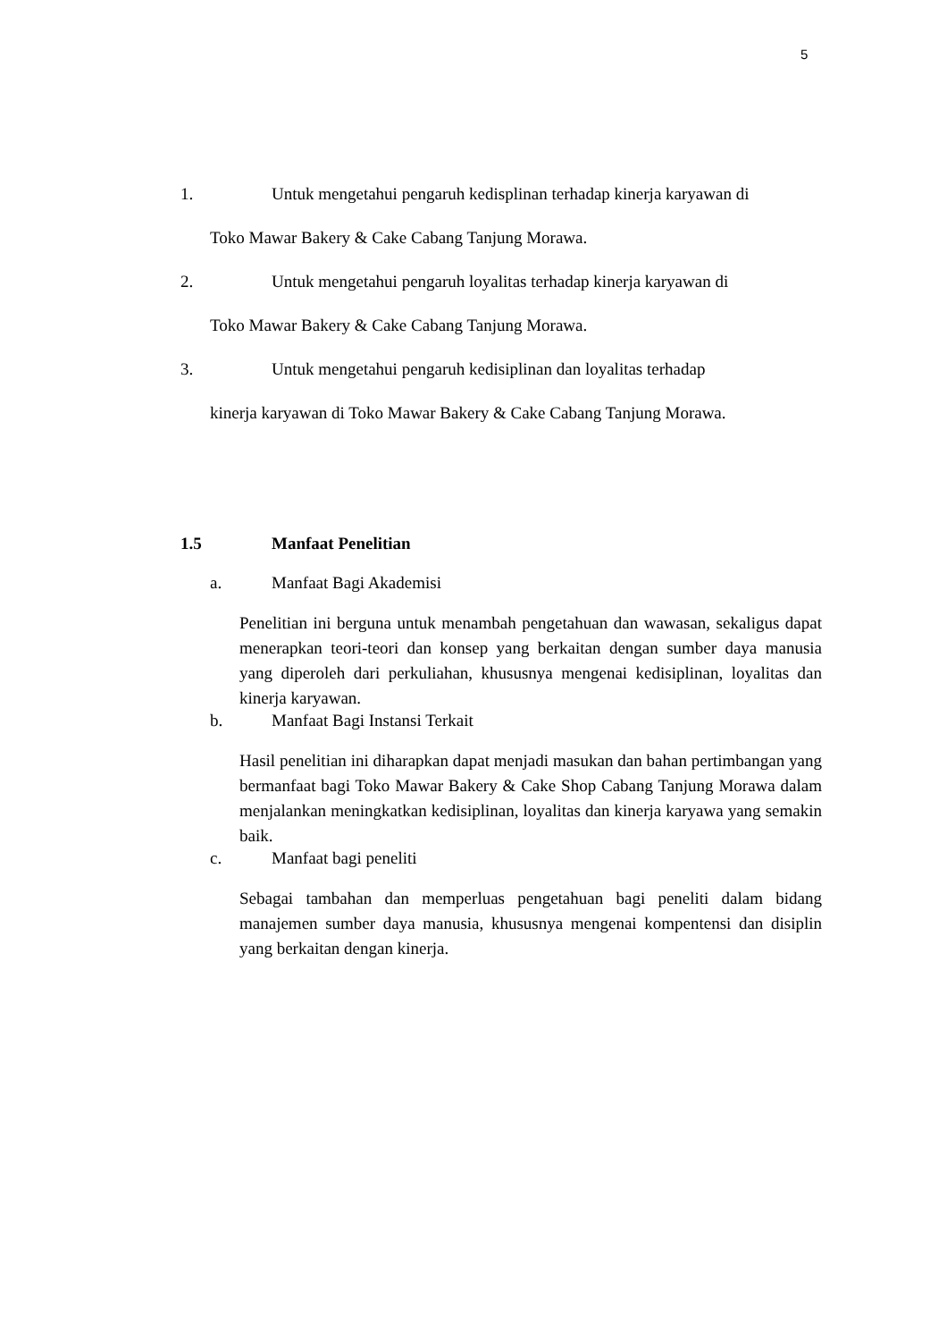5
1. Untuk mengetahui pengaruh kedisplinan terhadap kinerja karyawan di
Toko Mawar Bakery & Cake Cabang Tanjung Morawa.
2. Untuk mengetahui pengaruh loyalitas terhadap kinerja karyawan di
Toko Mawar Bakery & Cake Cabang Tanjung Morawa.
3. Untuk mengetahui pengaruh kedisiplinan dan loyalitas terhadap
kinerja karyawan di Toko Mawar Bakery & Cake Cabang Tanjung Morawa.
1.5 Manfaat Penelitian
a. Manfaat Bagi Akademisi
Penelitian ini berguna untuk menambah pengetahuan dan wawasan, sekaligus dapat menerapkan teori-teori dan konsep yang berkaitan dengan sumber daya manusia yang diperoleh dari perkuliahan, khususnya mengenai kedisiplinan, loyalitas dan kinerja karyawan.
b. Manfaat Bagi Instansi Terkait
Hasil penelitian ini diharapkan dapat menjadi masukan dan bahan pertimbangan yang bermanfaat bagi Toko Mawar Bakery & Cake Shop Cabang Tanjung Morawa dalam menjalankan meningkatkan kedisiplinan, loyalitas dan kinerja karyawa yang semakin baik.
c. Manfaat bagi peneliti
Sebagai tambahan dan memperluas pengetahuan bagi peneliti dalam bidang manajemen sumber daya manusia, khususnya mengenai kompentensi dan disiplin yang berkaitan dengan kinerja.